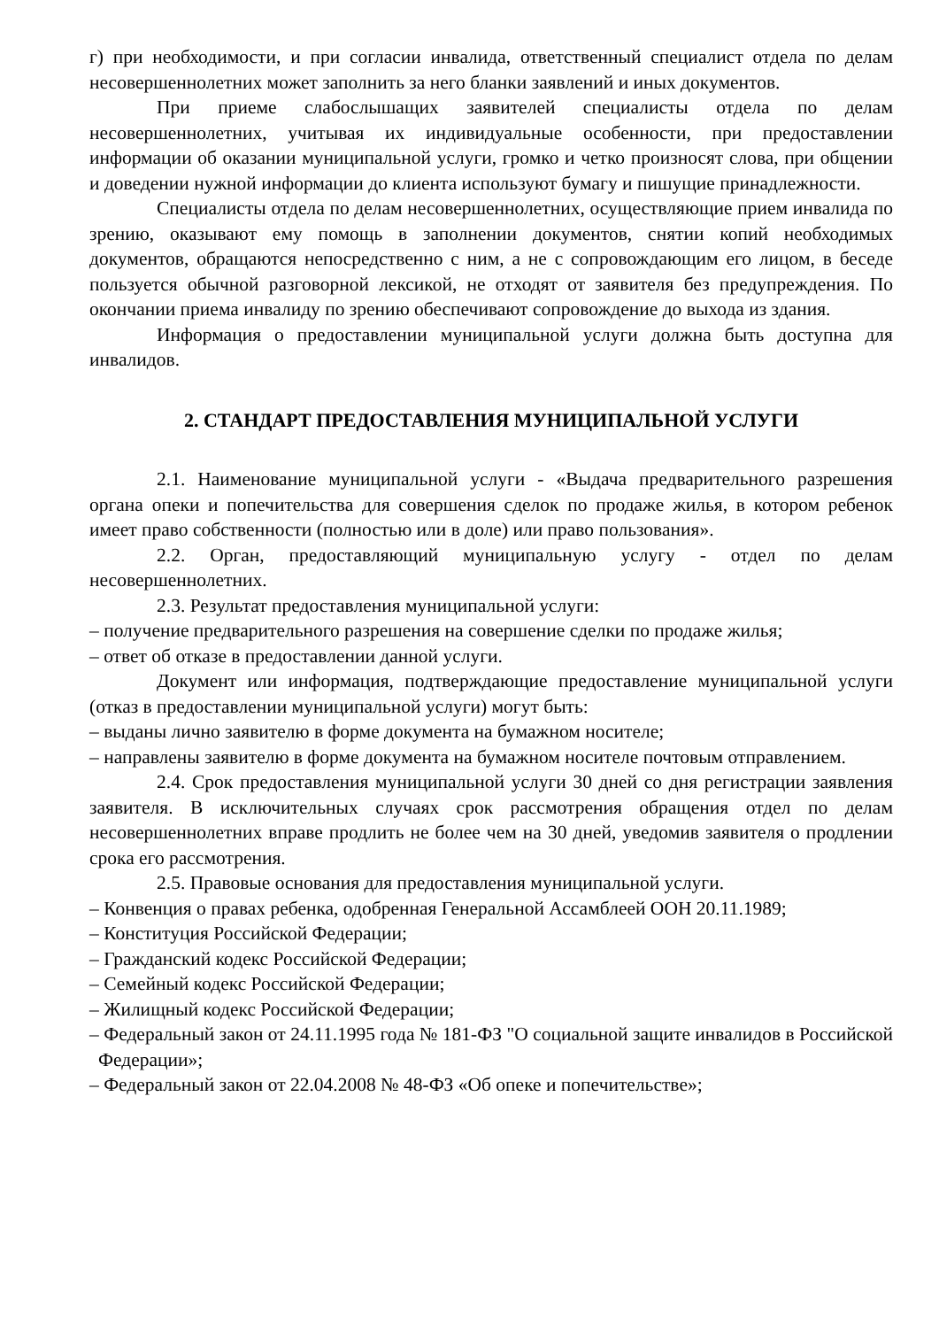г) при необходимости, и при согласии инвалида, ответственный специалист отдела по делам несовершеннолетних может заполнить за него бланки заявлений и иных документов.
При приеме слабослышащих заявителей специалисты отдела по делам несовершеннолетних, учитывая их индивидуальные особенности, при предоставлении информации об оказании муниципальной услуги, громко и четко произносят слова, при общении и доведении нужной информации до клиента используют бумагу и пишущие принадлежности.
Специалисты отдела по делам несовершеннолетних, осуществляющие прием инвалида по зрению, оказывают ему помощь в заполнении документов, снятии копий необходимых документов, обращаются непосредственно с ним, а не с сопровождающим его лицом, в беседе пользуется обычной разговорной лексикой, не отходят от заявителя без предупреждения. По окончании приема инвалиду по зрению обеспечивают сопровождение до выхода из здания.
Информация о предоставлении муниципальной услуги должна быть доступна для инвалидов.
2. СТАНДАРТ ПРЕДОСТАВЛЕНИЯ МУНИЦИПАЛЬНОЙ УСЛУГИ
2.1. Наименование муниципальной услуги - «Выдача предварительного разрешения органа опеки и попечительства для совершения сделок по продаже жилья, в котором ребенок имеет право собственности (полностью или в доле) или право пользования».
2.2. Орган, предоставляющий муниципальную услугу - отдел по делам несовершеннолетних.
2.3. Результат предоставления муниципальной услуги:
– получение предварительного разрешения на совершение сделки по продаже жилья;
– ответ об отказе в предоставлении данной услуги.
Документ или информация, подтверждающие предоставление муниципальной услуги (отказ в предоставлении муниципальной услуги) могут быть:
– выданы лично заявителю в форме документа на бумажном носителе;
– направлены заявителю в форме документа на бумажном носителе почтовым отправлением.
2.4. Срок предоставления муниципальной услуги 30 дней со дня регистрации заявления заявителя. В исключительных случаях срок рассмотрения обращения отдел по делам несовершеннолетних вправе продлить не более чем на 30 дней, уведомив заявителя о продлении срока его рассмотрения.
2.5. Правовые основания для предоставления муниципальной услуги.
– Конвенция о правах ребенка, одобренная Генеральной Ассамблеей ООН 20.11.1989;
– Конституция Российской Федерации;
– Гражданский кодекс Российской Федерации;
– Семейный кодекс Российской Федерации;
– Жилищный кодекс Российской Федерации;
– Федеральный закон от 24.11.1995 года № 181-ФЗ "О социальной защите инвалидов в Российской Федерации»;
– Федеральный закон от 22.04.2008 № 48-ФЗ «Об опеке и попечительстве»;